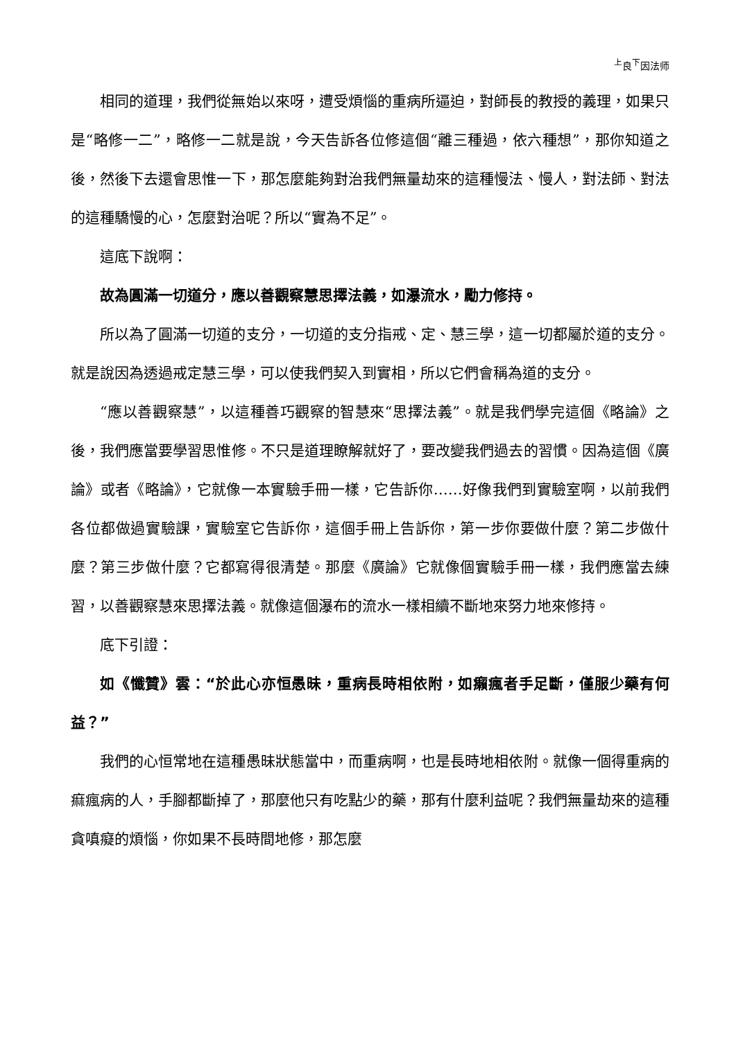<sup>上</sup>良<sup>下</sup>因法师
相同的道理，我們從無始以來呀，遭受煩惱的重病所逼迫，對師長的教授的義理，如果只是“略修一二”，略修一二就是說，今天告訴各位修這個“離三種過，依六種想”，那你知道之後，然後下去還會思惟一下，那怎麼能夠對治我們無量劫來的這種慢法、慢人，對法師、對法的這種驕慢的心，怎麼對治呢？所以“實為不足”。
這底下說啊：
故為圓滿一切道分，應以善觀察慧思擇法義，如瀑流水，勵力修持。
所以為了圓滿一切道的支分，一切道的支分指戒、定、慧三學，這一切都屬於道的支分。就是說因為透過戒定慧三學，可以使我們契入到實相，所以它們會稱為道的支分。
“應以善觀察慧”，以這種善巧觀察的智慧來“思擇法義”。就是我們學完這個《略論》之後，我們應當要學習思惟修。不只是道理瞭解就好了，要改變我們過去的習慣。因為這個《廣論》或者《略論》，它就像一本實驗手冊一樣，它告訴你……好像我們到實驗室啊，以前我們各位都做過實驗課，實驗室它告訴你，這個手冊上告訴你，第一步你要做什麼？第二步做什麼？第三步做什麼？它都寫得很清楚。那麼《廣論》它就像個實驗手冊一樣，我們應當去練習，以善觀察慧來思擇法義。就像這個瀑布的流水一樣相續不斷地來努力地來修持。
底下引證：
如《懺贊》雲：“於此心亦恒愚昧，重病長時相依附，如癩瘋者手足斷，僅服少藥有何益？”
我們的心恒常地在這種愚昧狀態當中，而重病啊，也是長時地相依附。就像一個得重病的痲瘋病的人，手腳都斷掉了，那麼他只有吃點少的藥，那有什麼利益呢？我們無量劫來的這種貪嗔癡的煩惱，你如果不長時間地修，那怎麼